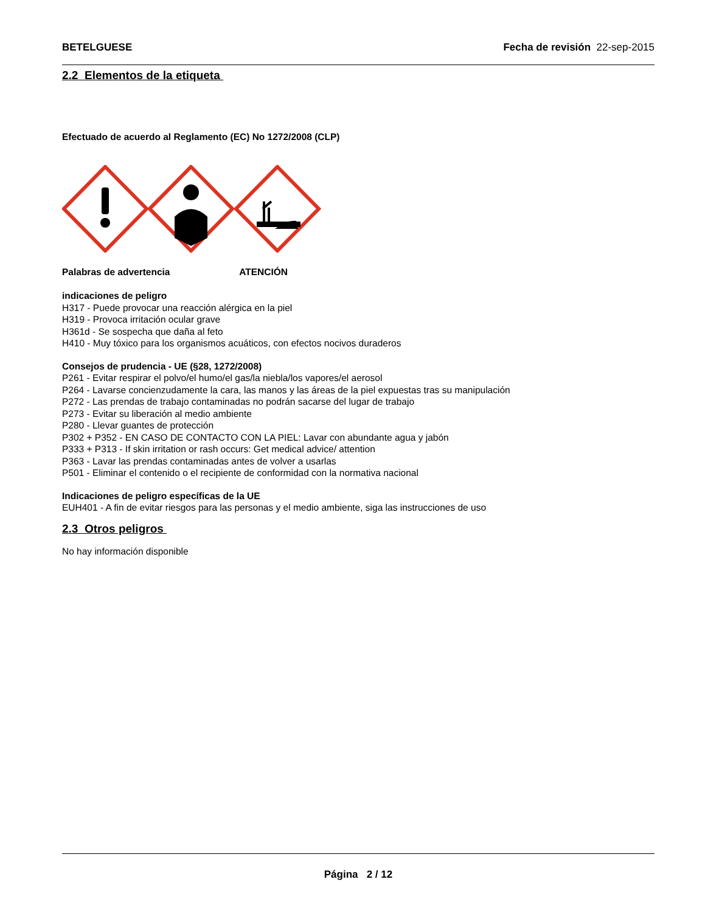BETELGUESE Fecha de revisión 22-sep-2015
2.2 Elementos de la etiqueta
Efectuado de acuerdo al Reglamento (EC) No 1272/2008 (CLP)
Palabras de advertencia ATENCIÓN
indicaciones de peligro
H317 - Puede provocar una reacción alérgica en la piel
H319 - Provoca irritación ocular grave
H361d - Se sospecha que daña al feto
H410 - Muy tóxico para los organismos acuáticos, con efectos nocivos duraderos
Consejos de prudencia - UE (§28, 1272/2008)
P261 - Evitar respirar el polvo/el humo/el gas/la niebla/los vapores/el aerosol
P264 - Lavarse concienzudamente la cara, las manos y las áreas de la piel expuestas tras su manipulación
P272 - Las prendas de trabajo contaminadas no podrán sacarse del lugar de trabajo
P273 - Evitar su liberación al medio ambiente
P280 - Llevar guantes de protección
P302 + P352 - EN CASO DE CONTACTO CON LA PIEL: Lavar con abundante agua y jabón
P333 + P313 - If skin irritation or rash occurs: Get medical advice/ attention
P363 - Lavar las prendas contaminadas antes de volver a usarlas
P501 - Eliminar el contenido o el recipiente de conformidad con la normativa nacional
Indicaciones de peligro específicas de la UE
EUH401 - A fin de evitar riesgos para las personas y el medio ambiente, siga las instrucciones de uso
2.3 Otros peligros
No hay información disponible
Página 2 / 12